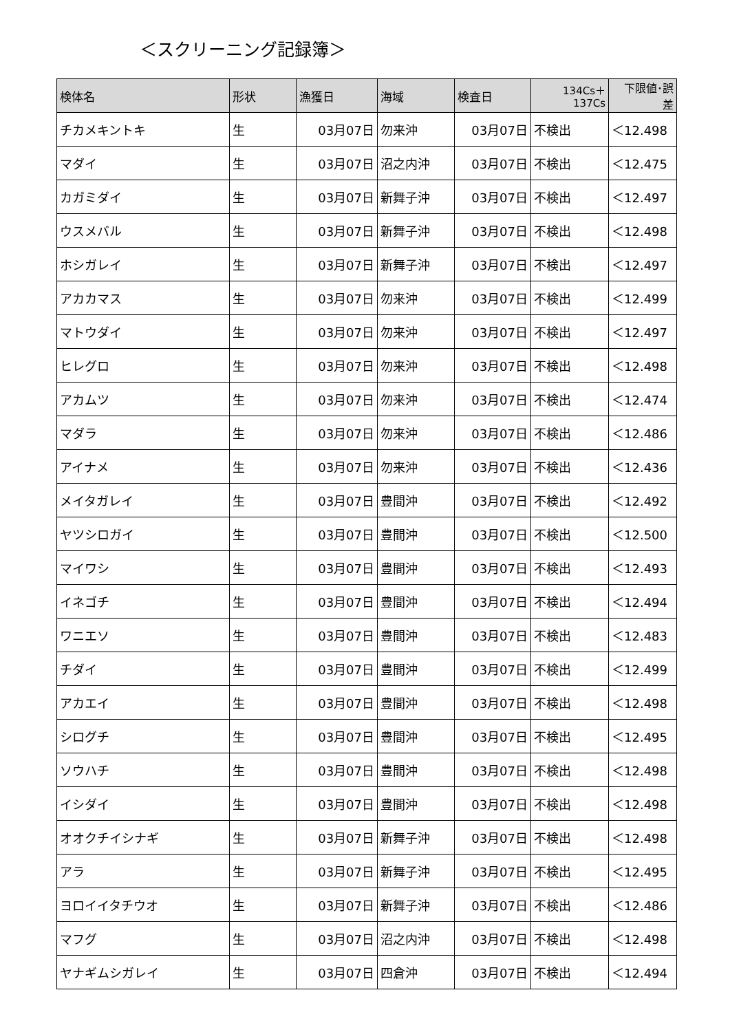＜スクリーニング記録簿＞
| 検体名 | 形状 | 漁獲日 | 海域 | 検査日 | 134Cs＋ 137Cs | 下限値･誤 差 |
| --- | --- | --- | --- | --- | --- | --- |
| チカメキントキ | 生 | 03月07日 | 勿来沖 | 03月07日 | 不検出 | ＜12.498 |
| マダイ | 生 | 03月07日 | 沼之内沖 | 03月07日 | 不検出 | ＜12.475 |
| カガミダイ | 生 | 03月07日 | 新舞子沖 | 03月07日 | 不検出 | ＜12.497 |
| ウスメバル | 生 | 03月07日 | 新舞子沖 | 03月07日 | 不検出 | ＜12.498 |
| ホシガレイ | 生 | 03月07日 | 新舞子沖 | 03月07日 | 不検出 | ＜12.497 |
| アカカマス | 生 | 03月07日 | 勿来沖 | 03月07日 | 不検出 | ＜12.499 |
| マトウダイ | 生 | 03月07日 | 勿来沖 | 03月07日 | 不検出 | ＜12.497 |
| ヒレグロ | 生 | 03月07日 | 勿来沖 | 03月07日 | 不検出 | ＜12.498 |
| アカムツ | 生 | 03月07日 | 勿来沖 | 03月07日 | 不検出 | ＜12.474 |
| マダラ | 生 | 03月07日 | 勿来沖 | 03月07日 | 不検出 | ＜12.486 |
| アイナメ | 生 | 03月07日 | 勿来沖 | 03月07日 | 不検出 | ＜12.436 |
| メイタガレイ | 生 | 03月07日 | 豊間沖 | 03月07日 | 不検出 | ＜12.492 |
| ヤツシロガイ | 生 | 03月07日 | 豊間沖 | 03月07日 | 不検出 | ＜12.500 |
| マイワシ | 生 | 03月07日 | 豊間沖 | 03月07日 | 不検出 | ＜12.493 |
| イネゴチ | 生 | 03月07日 | 豊間沖 | 03月07日 | 不検出 | ＜12.494 |
| ワニエソ | 生 | 03月07日 | 豊間沖 | 03月07日 | 不検出 | ＜12.483 |
| チダイ | 生 | 03月07日 | 豊間沖 | 03月07日 | 不検出 | ＜12.499 |
| アカエイ | 生 | 03月07日 | 豊間沖 | 03月07日 | 不検出 | ＜12.498 |
| シログチ | 生 | 03月07日 | 豊間沖 | 03月07日 | 不検出 | ＜12.495 |
| ソウハチ | 生 | 03月07日 | 豊間沖 | 03月07日 | 不検出 | ＜12.498 |
| イシダイ | 生 | 03月07日 | 豊間沖 | 03月07日 | 不検出 | ＜12.498 |
| オオクチイシナギ | 生 | 03月07日 | 新舞子沖 | 03月07日 | 不検出 | ＜12.498 |
| アラ | 生 | 03月07日 | 新舞子沖 | 03月07日 | 不検出 | ＜12.495 |
| ヨロイイタチウオ | 生 | 03月07日 | 新舞子沖 | 03月07日 | 不検出 | ＜12.486 |
| マフグ | 生 | 03月07日 | 沼之内沖 | 03月07日 | 不検出 | ＜12.498 |
| ヤナギムシガレイ | 生 | 03月07日 | 四倉沖 | 03月07日 | 不検出 | ＜12.494 |